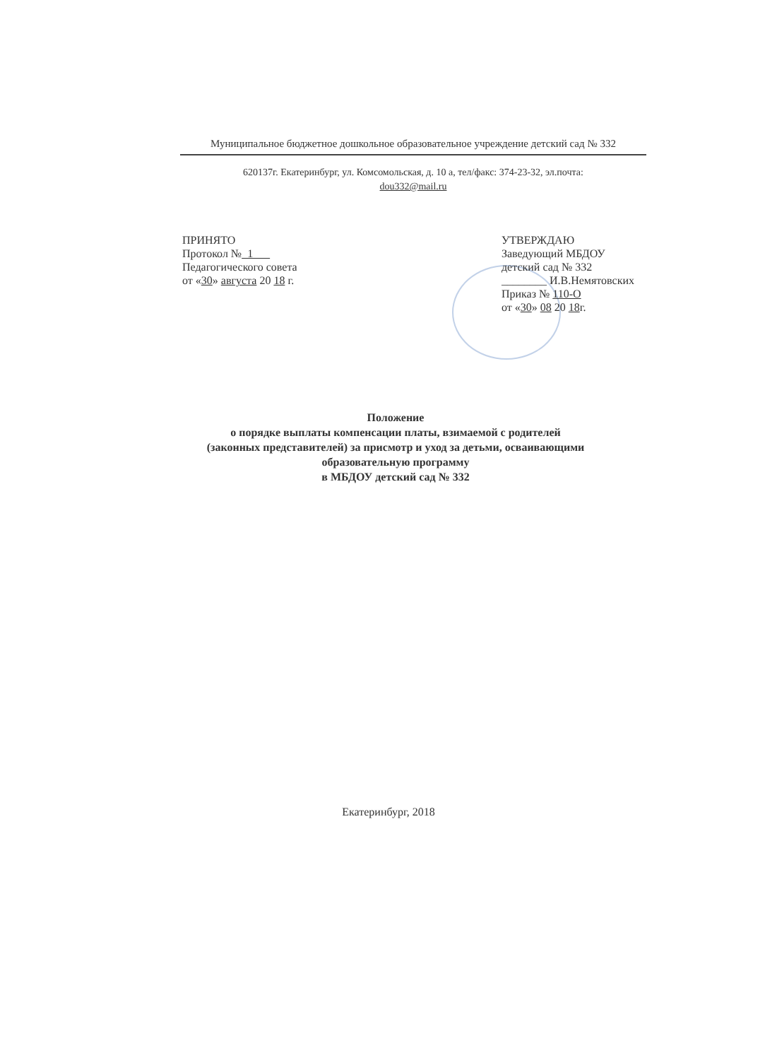Муниципальное бюджетное дошкольное образовательное учреждение детский сад № 332
620137г. Екатеринбург, ул. Комсомольская, д. 10 а, тел/факс: 374-23-32, эл.почта:
dou332@mail.ru
ПРИНЯТО
Протокол № 1
Педагогического совета
от «30» августа 20 18 г.
УТВЕРЖДАЮ
Заведующий МБДОУ
детский сад № 332
________ И.В.Немятовских
Приказ № 110-О
от «30» 08 20 18г.
Положение
о порядке выплаты компенсации платы, взимаемой с родителей
(законных представителей) за присмотр и уход за детьми, осваивающими
образовательную программу
в МБДОУ детский сад № 332
Екатеринбург, 2018